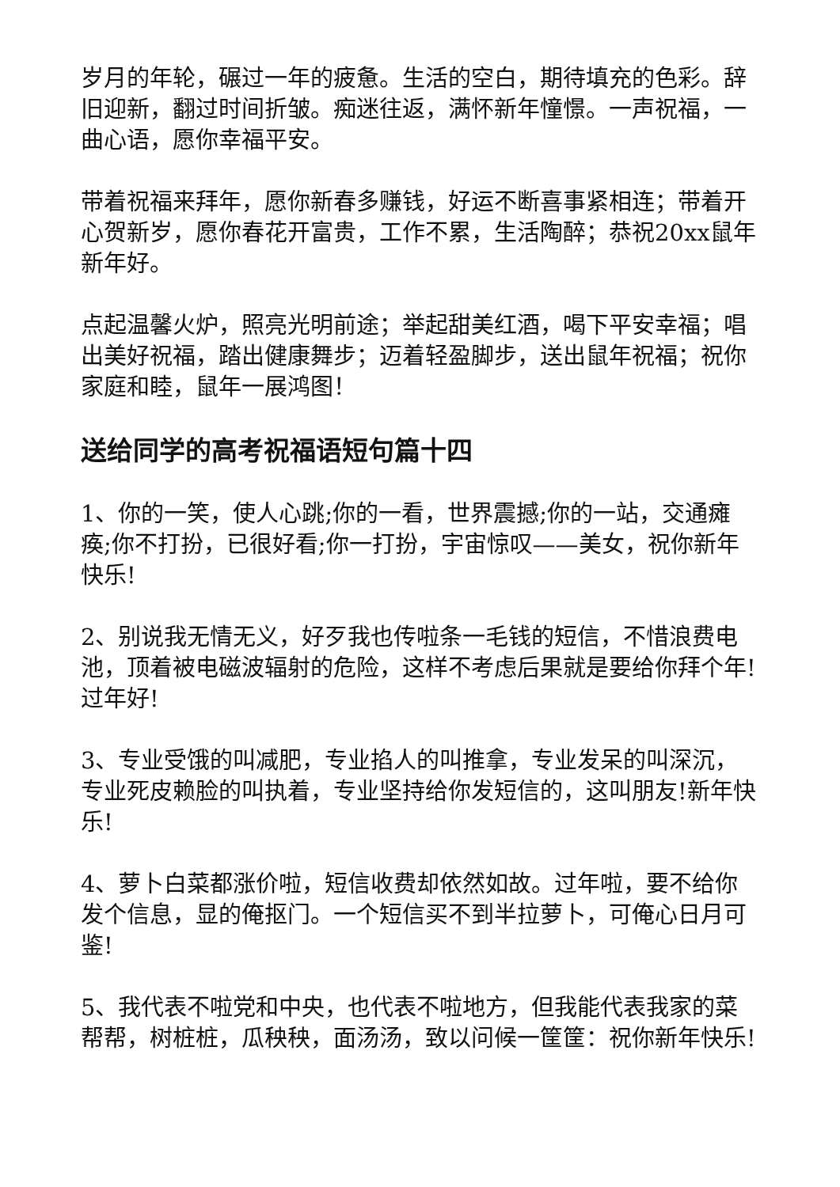岁月的年轮，碾过一年的疲惫。生活的空白，期待填充的色彩。辞旧迎新，翻过时间折皱。痴迷往返，满怀新年憧憬。一声祝福，一曲心语，愿你幸福平安。
带着祝福来拜年，愿你新春多赚钱，好运不断喜事紧相连；带着开心贺新岁，愿你春花开富贵，工作不累，生活陶醉；恭祝20xx鼠年新年好。
点起温馨火炉，照亮光明前途；举起甜美红酒，喝下平安幸福；唱出美好祝福，踏出健康舞步；迈着轻盈脚步，送出鼠年祝福；祝你家庭和睦，鼠年一展鸿图！
送给同学的高考祝福语短句篇十四
1、你的一笑，使人心跳;你的一看，世界震撼;你的一站，交通瘫痪;你不打扮，已很好看;你一打扮，宇宙惊叹——美女，祝你新年快乐!
2、别说我无情无义，好歹我也传啦条一毛钱的短信，不惜浪费电池，顶着被电磁波辐射的危险，这样不考虑后果就是要给你拜个年!过年好!
3、专业受饿的叫减肥，专业掐人的叫推拿，专业发呆的叫深沉，专业死皮赖脸的叫执着，专业坚持给你发短信的，这叫朋友!新年快乐!
4、萝卜白菜都涨价啦，短信收费却依然如故。过年啦，要不给你发个信息，显的俺抠门。一个短信买不到半拉萝卜，可俺心日月可鉴!
5、我代表不啦党和中央，也代表不啦地方，但我能代表我家的菜帮帮，树桩桩，瓜秧秧，面汤汤，致以问候一筐筐：祝你新年快乐!